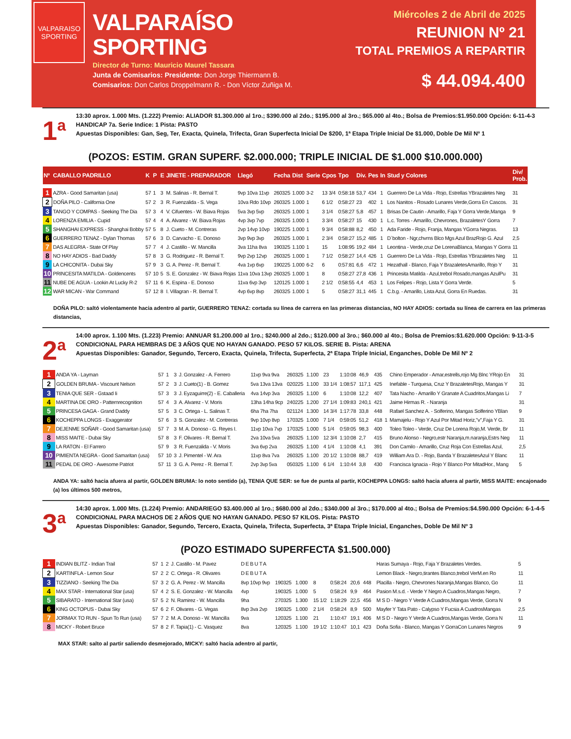VALPARAISO
SPORTING
VALPARAÍSO SPORTING
Director de Turno: Mauricio Maurel Tassara
Junta de Comisarios: Presidente: Don Jorge Thiermann B.
Comisarios: Don Carlos Droppelmann R. - Don Víctor Zuñiga M.
Miércoles 2 de Abril de 2025
REUNION Nº 21
TOTAL PREMIOS A REPARTIR
$ 44.094.400
1<sup>a</sup>
13:30 aprox. 1.000 Mts. (1.222) Premio: ALIADOR $1.300.000 al 1ro.; $390.000 al 2do.; $195.000 al 3ro.; $65.000 al 4to.; Bolsa de Premios:$1.950.000 Opción: 6-11-4-3
HANDICAP 7a. Serie Indice: 1 Pista: PASTO
Apuestas Disponibles: Gan, Seg, Ter, Exacta, Quinela, Trifecta, Gran Superfecta Inicial De $200, 1ª Etapa Triple Inicial De $1.000, Doble De Mil Nº 1
(POZOS: ESTIM. GRAN SUPERF. $2.000.000; TRIPLE INICIAL DE $1.000 $10.000.000)
| Nº | CABALLO PADRILLO | K | P | E | JINETE - PREPARADOR | Llegó | Fecha | Dist | Serie | Cpos | Tpo | Div. | Pes | In | Stud y Colores | Div/ Prob. |
| --- | --- | --- | --- | --- | --- | --- | --- | --- | --- | --- | --- | --- | --- | --- | --- | --- |
| 1 | AZRA - Good Samaritan (usa) | 57 | 1 | 3 | M. Salinas - R. Bernal T. | 9vp 10va 11vp | 260325 | 1.000 | 3-2 | 13 3/4 | 0:58:18 | 53,7 | 434 | 1 | Guerrero De La Vida - Rojo, Estrellas YBrazaletes Neg | 31 |
| 2 | DOÑA PILO - California One | 57 | 2 | 3 | R. Fuenzalida - S. Vega | 10va Rdo 10vp | 260325 | 1.000 | 1 | 6 1/2 | 0:58:27 | 23 | 402 | 1 | Los Nanitos - Rosado Lunares Verde,Gorra En Cascos. | 31 |
| 3 | TANGO Y COMPAS - Seeking The Dia | 57 | 3 | 4 | V. Cifuentes - W. Biava Rojas | 5va 3vp 5vp | 260325 | 1.000 | 1 | 3 1/4 | 0:58:27 | 5,8 | 457 | 1 | Brisas De Cautin - Amarillo, Faja Y Gorra Verde,Manga | 9 |
| 4 | LORENZA EMILIA - Cupid | 57 | 4 | 4 | A. Alvarez - W. Biava Rojas | 4vp 3vp 7vp | 260325 | 1.000 | 1 | 3 3/4 | 0:58:27 | 15 | 430 | 1 | L.c. Torres - Amarillo, Chevrones, BrazaletesY Gorra | 7 |
| 5 | SHANGHAI EXPRESS - Shanghai Bobby | 57 | 5 | 8 | J. Cueto - M. Contreras | 2vp 14vp 10vp | 190225 | 1.000 | 1 | 9 3/4 | 0:58:88 | 8,2 | 450 | 1 | Ada Faride - Rojo, Franja, Mangas YGorra Negras. | 13 |
| 6 | GUERRERO TENAZ - Dylan Thomas | 57 | 6 | 3 | D. Carvacho - E. Donoso | 3vp 9vp 3vp | 260325 | 1.000 | 1 | 2 3/4 | 0:58:27 | 15,2 | 485 | 1 | D`bolton - Ngr,chvrns Blco Mgs Azul BrazRojo G. Azul | 2,5 |
| 7 | DAS ALEGRIA - State Of Play | 57 | 7 | 4 | J. Castillo - W. Mancilla | 3va 11ha 8va | 190325 | 1.100 | 1 | 15 | 1:08:95 | 19,2 | 484 | 1 | Leontina - Verde,cruz De LorenaBlanca, Mangas Y Gorra | 11 |
| 8 | NO HAY ADIOS - Bad Daddy | 57 | 8 | 3 | G. Rodriguez - R. Bernal T. | 9vp 2vp 12vp | 260325 | 1.000 | 1 | 7 1/2 | 0:58:27 | 14,4 | 426 | 1 | Guerrero De La Vida - Rojo, Estrellas YBrazaletes Neg | 11 |
| 9 | LA CHICONITA - Dubai Sky | 57 | 9 | 3 | G. A. Perez - R. Bernal T. | 4va 1vp 6vp | 190225 | 1.000 | 6-2 | 6 | 0:57:81 | 6,6 | 472 | 1 | Hezathall - Blanco, Faja Y BrazaletesAmarillo, Rojo Y | 31 |
| 10 | PRINCESITA MATILDA - Goldencents | 57 | 10 | 5 | S. E. Gonzalez - W. Biava Rojas | 11va 10va 13vp | 260325 | 1.000 | 1 | 8 | 0:58:27 | 27,8 | 436 | 1 | Princesita Matilda - Azul,trebol Rosado,mangas AzulPu | 31 |
| 11 | NUBE DE AGUA - Lookin At Lucky R-2 | 57 | 11 | 6 | K. Espina - E. Donoso | 11va 6vp 3vp | 120125 | 1.000 | 1 | 2 1/2 | 0:58:55 | 4,4 | 453 | 1 | Los Felipes - Rojo, Lista Y Gorra Verde. | 5 |
| 12 | WAR MICAN - War Command | 57 | 12 | 8 | I. Villagran - R. Bernal T. | 4vp 6vp 8vp | 260325 | 1.000 | 1 | 5 | 0:58:27 | 31,1 | 445 | 1 | C.b.g. - Amarillo, Lista Azul, Gorra En Ruedas. | 31 |
DOÑA PILO: saltó violentamente hacia adentro al partir, GUERRERO TENAZ: cortada su línea de carrera en las primeras distancias, NO HAY ADIOS: cortada su línea de carrera en las primeras distancias,
2<sup>a</sup>
14:00 aprox. 1.100 Mts. (1.223) Premio: ANNUAR $1.200.000 al 1ro.; $240.000 al 2do.; $120.000 al 3ro.; $60.000 al 4to.; Bolsa de Premios:$1.620.000 Opción: 9-11-3-5
CONDICIONAL PARA HEMBRAS DE 3 AÑOS QUE NO HAYAN GANADO. PESO 57 KILOS. SERIE B. Pista: ARENA
Apuestas Disponibles: Ganador, Segundo, Tercero, Exacta, Quinela, Trifecta, Superfecta, 2ª Etapa Triple Inicial, Enganches, Doble De Mil Nº 2
| 1 | ANDA YA - Layman | 57 | 1 | 3 | J. Gonzalez - A. Ferrero | 11vp 9va 9va | 260325 | 1.100 | | 23 | 1:10:08 | 46,9 | 435 | | Chino Emperador - Amar,estrells,rojo Mg Blnc YRojo En | 31 |
| 2 | GOLDEN BRUMA - Viscount Nelson | 57 | 2 | 3 | J. Cueto(1) - B. Gomez | 5va 13va 13va | 020225 | 1.100 | | 33 1/4 | 1:08:57 | 117,1 | 425 | | Inefable - Turquesa, Cruz Y BrazaletesRojo, Mangas Y | 31 |
| 3 | TENIA QUE SER - Gstaad Ii | 57 | 3 | 3 | J. Eyzaguirre(2) - E. Caballeria | 4va 14vp 3va | 260325 | 1.100 | | 6 | 1:10:08 | 12,2 | 407 | | Tata Nacho - Amarillo Y Granate A Cuadritos,Mangas Li | 7 |
| 4 | MARTINA DE ORO - Patternrecognition | 57 | 4 | 3 | A. Alvarez - V. Moris | 13ha 14ha 9cp | 240225 | 1.200 | | 27 1/4 | 1:09:83 | 240,1 | 421 | | Jaime Hirmas R. - Naranja | 31 |
| 5 | PRINCESA GAGA - Grand Daddy | 57 | 5 | 3 | C. Ortega - L. Salinas T. | 6ha 7ha 7ha | 021124 | 1.300 | | 14 3/4 | 1:17:78 | 33,8 | 448 | | Rafael Sanchez A. - Solferino, Mangas Solferino YBlan | 9 |
| 6 | KOCHEPPA LONGS - Exaggerator | 57 | 6 | 3 | S. Gonzalez - M. Contreras | 9vp 10vp 8vp | 170325 | 1.000 | | 7 1/4 | 0:59:05 | 51,2 | 418 | 1 | Mamajelu - Rojo Y Azul Por Mitad Horiz,"v",Faja Y G. | 31 |
| 7 | DEJENME SOÑAR - Good Samaritan (usa) | 57 | 7 | 3 | M. A. Donoso - G. Reyes I. | 11vp 10va 7vp | 170325 | 1.000 | | 5 1/4 | 0:59:05 | 98,3 | 400 | | Toleo Toleo - Verde, Cruz De Lorena Rojo,M. Verde, Br | 11 |
| 8 | MISS MAITE - Dubai Sky | 57 | 8 | 3 | F. Olivares - R. Bernal T. | 2va 10va 5va | 260325 | 1.100 | | 12 3/4 | 1:10:08 | 2,7 | 415 | | Bruno Alonso - Negro,estr Naranja,m.naranja,Estrs Neg | 11 |
| 9 | LA RATON - El Farrero | 57 | 9 | 3 | R. Fuenzalida - V. Moris | 3va 6vp 2va | 260325 | 1.100 | | 4 1/4 | 1:10:08 | 4,1 | 391 | | Don Camilo - Amarillo, Cruz Roja Con Estrellas Azul, | 2,5 |
| 10 | PIMIENTA NEGRA - Good Samaritan (usa) | 57 | 10 | 3 | J. Pimentel - W. Ara | 11vp 8va 7va | 260325 | 1.100 | | 20 1/2 | 1:10:08 | 88,7 | 419 | | William Ara D. - Rojo, Banda Y BrazaletesAzul Y Blanc | 11 |
| 11 | PEDAL DE ORO - Awesome Patriot | 57 | 11 | 3 | G. A. Perez - R. Bernal T. | 2vp 3vp 5va | 050325 | 1.100 | | 6 1/4 | 1:10:44 | 3,8 | 430 | | Francisca Ignacia - Rojo Y Blanco Por MitadHor., Mang | 5 |
ANDA YA: saltó hacia afuera al partir, GOLDEN BRUMA: lo noto sentido (a), TENIA QUE SER: se fue de punta al partir, KOCHEPPA LONGS: saltó hacia afuera al partir, MISS MAITE: encajonado (a) los últimos 500 metros,
3<sup>a</sup>
14:30 aprox. 1.000 Mts. (1.224) Premio: ANDARIEGO $3.400.000 al 1ro.; $680.000 al 2do.; $340.000 al 3ro.; $170.000 al 4to.; Bolsa de Premios:$4.590.000 Opción: 6-1-4-5
CONDICIONAL PARA MACHOS DE 2 AÑOS QUE NO HAYAN GANADO. PESO 57 KILOS. Pista: PASTO
Apuestas Disponibles: Ganador, Segundo, Tercero, Exacta, Quinela, Trifecta, Superfecta, 3ª Etapa Triple Inicial, Enganches, Doble De Mil Nº 3
(POZO ESTIMADO SUPERFECTA $1.500.000)
| 1 | INDIAN BLITZ - Indian Trail | 57 | 1 | 2 | J. Castillo - M. Pavez | DEBUTA | | | | | | | | | Haras Sumaya - Rojo, Faja Y Brazaletes Verdes. | 5 |
| 2 | KARTINFLA - Lemon Sour | 57 | 2 | 2 | C. Ortega - R. Olivares | DEBUTA | | | | | | | | | Lemon Black - Negro,tirantes Blanco,trebol VerM.en Ro | 11 |
| 3 | TIZZIANO - Seeking The Dia | 57 | 3 | 2 | G. A. Perez - W. Mancilla | 8vp 10vp 9vp | 190325 | 1.000 | | 8 | 0:58:24 | 20,6 | 448 | | Placilla - Negro, Chevrones Naranja,Mangas Blanco, Go | 11 |
| 4 | MAX STAR - International Star (usa) | 57 | 4 | 2 | S. E. Gonzalez - W. Mancilla | 4vp | 190325 | 1.000 | | 5 | 0:58:24 | 9,9 | 464 | | Pasion M.s.d. - Verde Y Negro A Cuadros,Mangas Negro, | 7 |
| 5 | SIBARATO - International Star (usa) | 57 | 5 | 2 | N. Ramirez - W. Mancilla | 9ha | 270325 | 1.300 | | 15 1/2 | 1:18:29 | 22,5 | 456 | | M S D - Negro Y Verde A Cuadros,Mangas Verde, Gorra N | 9 |
| 6 | KING OCTOPUS - Dubai Sky | 57 | 6 | 2 | F. Olivares - G. Vegas | 8vp 3va 2vp | 190325 | 1.000 | | 2 1/4 | 0:58:24 | 8,9 | 500 | | Mayfer Y Tata Pato - Calypso Y Fucsia A CuadrosMangas | 2,5 |
| 7 | JORMAX TO RUN - Spun To Run (usa) | 57 | 7 | 2 | M. A. Donoso - W. Mancilla | 9va | 120325 | 1.100 | | 21 | 1:10:47 | 19,1 | 406 | | M S D - Negro Y Verde A Cuadros,Mangas Verde, Gorra N | 11 |
| 8 | MICKY - Robert Bruce | 57 | 8 | 2 | F. Tapia(1) - C. Vasquez | 8va | 120325 | 1.100 | | 19 1/2 | 1:10:47 | 10,1 | 423 | | Doña Sofia - Blanco, Mangas Y GorraCon Lunares Negros | 9 |
MAX STAR: salto al partir saliendo desmejorado, MICKY: saltó hacia adentro al partir,